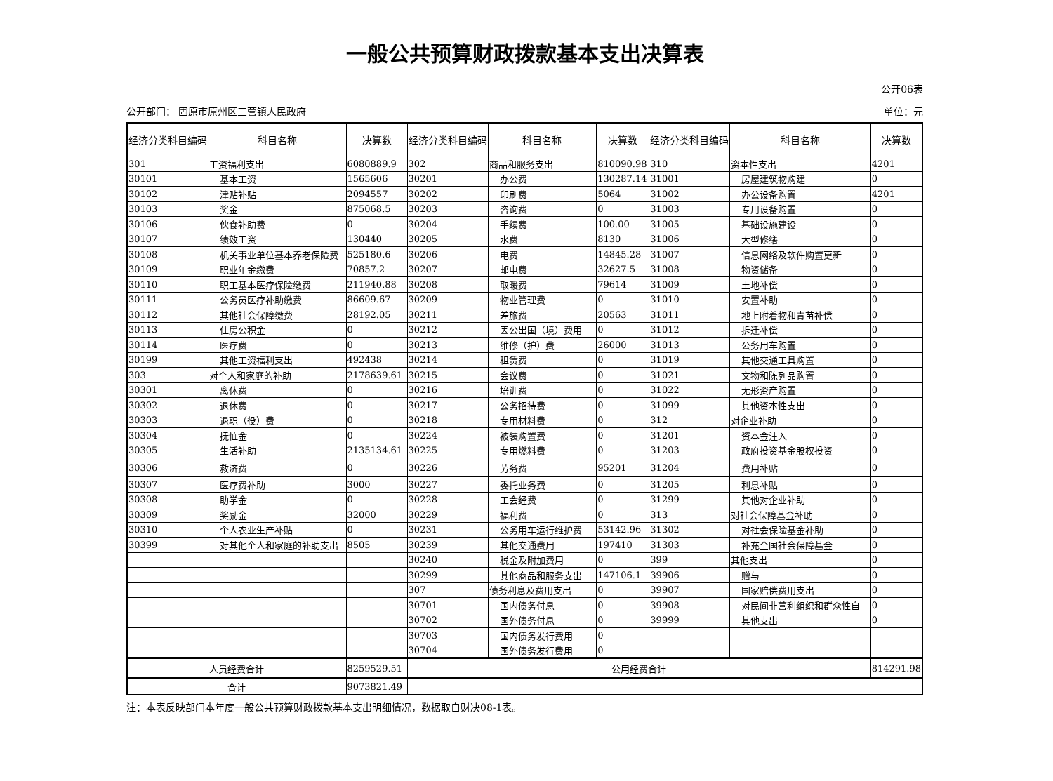一般公共预算财政拨款基本支出决算表
公开06表
公开部门： 固原市原州区三营镇人民政府 单位：元
| 经济分类科目编码 | 科目名称 | 决算数 | 经济分类科目编码 | 科目名称 | 决算数 | 经济分类科目编码 | 科目名称 | 决算数 |
| --- | --- | --- | --- | --- | --- | --- | --- | --- |
| 301 | 工资福利支出 | 6080889.9 | 302 | 商品和服务支出 | 810090.98 | 310 | 资本性支出 | 4201 |
| 30101 | 基本工资 | 1565606 | 30201 | 办公费 | 130287.14 | 31001 | 房屋建筑物购建 | 0 |
| 30102 | 津贴补贴 | 2094557 | 30202 | 印刷费 | 5064 | 31002 | 办公设备购置 | 4201 |
| 30103 | 奖金 | 875068.5 | 30203 | 咨询费 | 0 | 31003 | 专用设备购置 | 0 |
| 30106 | 伙食补助费 | 0 | 30204 | 手续费 | 100.00 | 31005 | 基础设施建设 | 0 |
| 30107 | 绩效工资 | 130440 | 30205 | 水费 | 8130 | 31006 | 大型修缮 | 0 |
| 30108 | 机关事业单位基本养老保险费 | 525180.6 | 30206 | 电费 | 14845.28 | 31007 | 信息网络及软件购置更新 | 0 |
| 30109 | 职业年金缴费 | 70857.2 | 30207 | 邮电费 | 32627.5 | 31008 | 物资储备 | 0 |
| 30110 | 职工基本医疗保险缴费 | 211940.88 | 30208 | 取暖费 | 79614 | 31009 | 土地补偿 | 0 |
| 30111 | 公务员医疗补助缴费 | 86609.67 | 30209 | 物业管理费 | 0 | 31010 | 安置补助 | 0 |
| 30112 | 其他社会保障缴费 | 28192.05 | 30211 | 差旅费 | 20563 | 31011 | 地上附着物和青苗补偿 | 0 |
| 30113 | 住房公积金 | 0 | 30212 | 因公出国（境）费用 | 0 | 31012 | 拆迁补偿 | 0 |
| 30114 | 医疗费 | 0 | 30213 | 维修（护）费 | 26000 | 31013 | 公务用车购置 | 0 |
| 30199 | 其他工资福利支出 | 492438 | 30214 | 租赁费 | 0 | 31019 | 其他交通工具购置 | 0 |
| 303 | 对个人和家庭的补助 | 2178639.61 | 30215 | 会议费 | 0 | 31021 | 文物和陈列品购置 | 0 |
| 30301 | 离休费 | 0 | 30216 | 培训费 | 0 | 31022 | 无形资产购置 | 0 |
| 30302 | 退休费 | 0 | 30217 | 公务招待费 | 0 | 31099 | 其他资本性支出 | 0 |
| 30303 | 退职（役）费 | 0 | 30218 | 专用材料费 | 0 | 312 | 对企业补助 | 0 |
| 30304 | 抚恤金 | 0 | 30224 | 被装购置费 | 0 | 31201 | 资本金注入 | 0 |
| 30305 | 生活补助 | 2135134.61 | 30225 | 专用燃料费 | 0 | 31203 | 政府投资基金股权投资 | 0 |
| 30306 | 救济费 | 0 | 30226 | 劳务费 | 95201 | 31204 | 费用补贴 | 0 |
| 30307 | 医疗费补助 | 3000 | 30227 | 委托业务费 | 0 | 31205 | 利息补贴 | 0 |
| 30308 | 助学金 | 0 | 30228 | 工会经费 | 0 | 31299 | 其他对企业补助 | 0 |
| 30309 | 奖励金 | 32000 | 30229 | 福利费 | 0 | 313 | 对社会保障基金补助 | 0 |
| 30310 | 个人农业生产补贴 | 0 | 30231 | 公务用车运行维护费 | 53142.96 | 31302 | 对社会保险基金补助 | 0 |
| 30399 | 对其他个人和家庭的补助支出 | 8505 | 30239 | 其他交通费用 | 197410 | 31303 | 补充全国社会保障基金 | 0 |
| | | | 30240 | 税金及附加费用 | 0 | 399 | 其他支出 | 0 |
| | | | 30299 | 其他商品和服务支出 | 147106.1 | 39906 | 赠与 | 0 |
| | | | 307 | 债务利息及费用支出 | 0 | 39907 | 国家赔偿费用支出 | 0 |
| | | | 30701 | 国内债务付息 | 0 | 39908 | 对民间非营利组织和群众性自 | 0 |
| | | | 30702 | 国外债务付息 | 0 | 39999 | 其他支出 | 0 |
| | | | 30703 | 国内债务发行费用 | 0 | | | |
| | | | 30704 | 国外债务发行费用 | 0 | | | |
| 人员经费合计 | | 8259529.51 | 公用经费合计 | | | | | 814291.98 |
| 合计 | | 9073821.49 | | | | | | |
注：本表反映部门本年度一般公共预算财政拨款基本支出明细情况，数据取自财决08-1表。